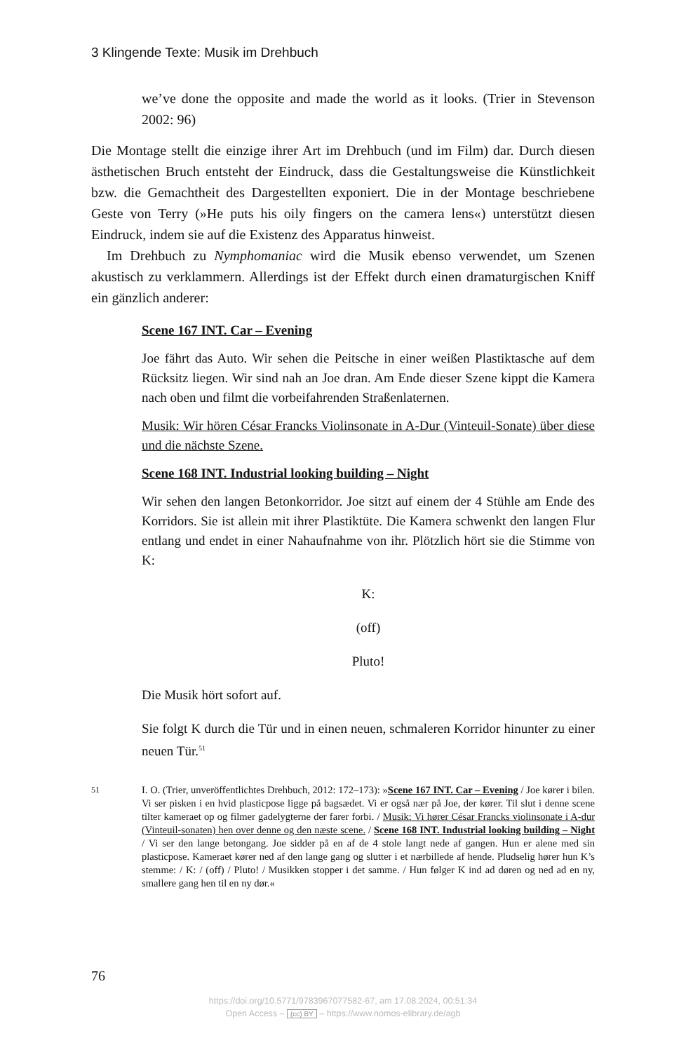3 Klingende Texte: Musik im Drehbuch
we’ve done the opposite and made the world as it looks. (Trier in Stevenson 2002: 96)
Die Montage stellt die einzige ihrer Art im Drehbuch (und im Film) dar. Durch diesen ästhetischen Bruch entsteht der Eindruck, dass die Gestaltungsweise die Künstlichkeit bzw. die Gemachtheit des Dargestellten exponiert. Die in der Montage beschriebene Geste von Terry (»He puts his oily fingers on the camera lens«) unterstützt diesen Eindruck, indem sie auf die Existenz des Apparatus hinweist.
Im Drehbuch zu Nymphomaniac wird die Musik ebenso verwendet, um Szenen akustisch zu verklammern. Allerdings ist der Effekt durch einen dramaturgischen Kniff ein gänzlich anderer:
Scene 167 INT. Car – Evening
Joe fährt das Auto. Wir sehen die Peitsche in einer weißen Plastiktasche auf dem Rücksitz liegen. Wir sind nah an Joe dran. Am Ende dieser Szene kippt die Kamera nach oben und filmt die vorbeifahrenden Straßenlaternen.
Musik: Wir hören César Francks Violinsonate in A-Dur (Vinteuil-Sonate) über diese und die nächste Szene.
Scene 168 INT. Industrial looking building – Night
Wir sehen den langen Betonkorridor. Joe sitzt auf einem der 4 Stühle am Ende des Korridors. Sie ist allein mit ihrer Plastiktüte. Die Kamera schwenkt den langen Flur entlang und endet in einer Nahaufnahme von ihr. Plötzlich hört sie die Stimme von K:
K:
(off)
Pluto!
Die Musik hört sofort auf.
Sie folgt K durch die Tür und in einen neuen, schmaleren Korridor hinunter zu einer neuen Tür.<sup>51</sup>
51 I. O. (Trier, unveröffentlichtes Drehbuch, 2012: 172–173): »Scene 167 INT. Car – Evening / Joe kører i bilen. Vi ser pisken i en hvid plasticpose ligge på bagsædet. Vi er også nær på Joe, der kører. Til slut i denne scene tilter kameraet op og filmer gadelygterne der farer forbi. / Musik: Vi hører César Francks violinsonate i A-dur (Vinteuil-sonaten) hen over denne og den næste scene. / Scene 168 INT. Industrial looking building – Night / Vi ser den lange betongang. Joe sidder på en af de 4 stole langt nede af gangen. Hun er alene med sin plasticpose. Kameraet kører ned af den lange gang og slutter i et nærbillede af hende. Pludselig hører hun K’s stemme: / K: / (off) / Pluto! / Musikken stopper i det samme. / Hun følger K ind ad døren og ned ad en ny, smallere gang hen til en ny dør.«
76
https://doi.org/10.5771/9783967077582-67, am 17.08.2024, 00:51:34
Open Access – (cc) BY – https://www.nomos-elibrary.de/agb